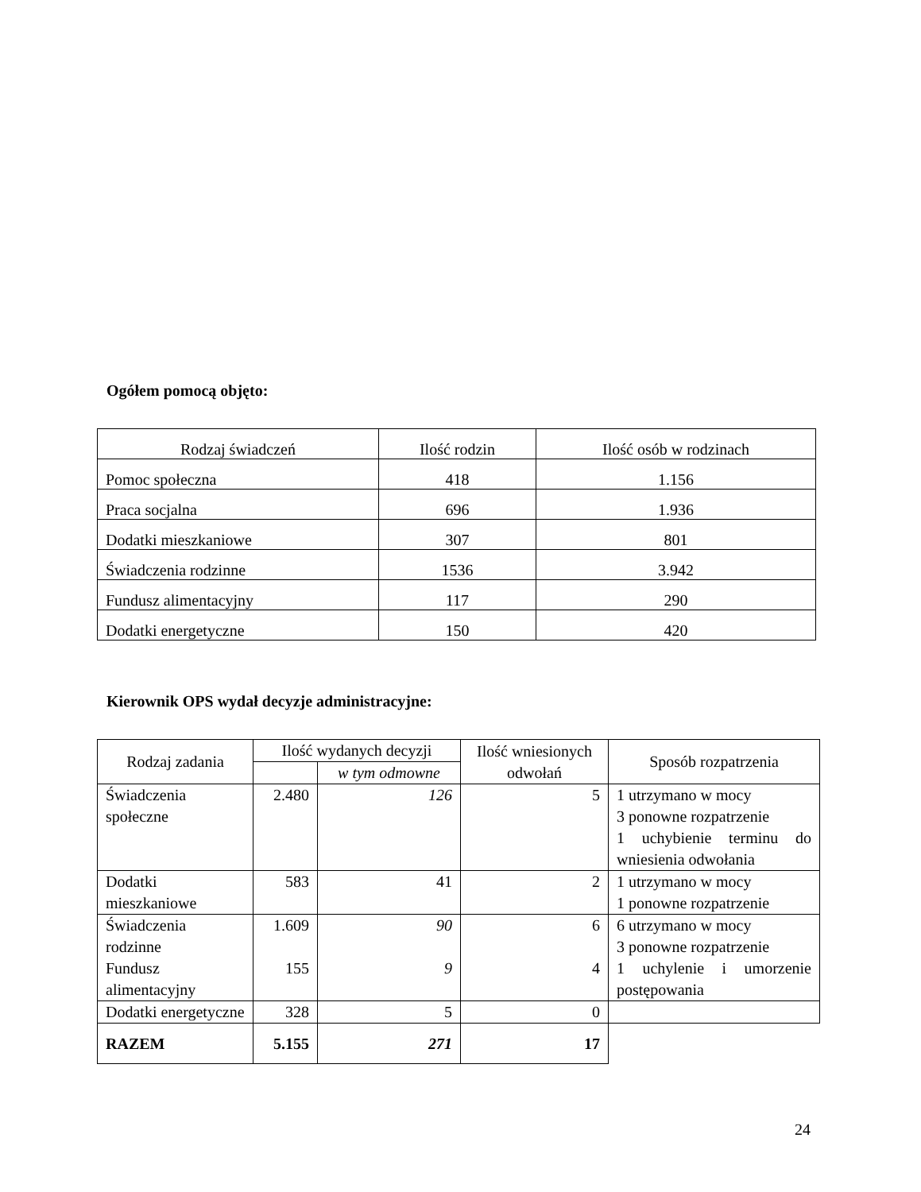Ogółem pomocą objęto:
| Rodzaj świadczeń | Ilość rodzin | Ilość osób w rodzinach |
| --- | --- | --- |
| Pomoc społeczna | 418 | 1.156 |
| Praca socjalna | 696 | 1.936 |
| Dodatki mieszkaniowe | 307 | 801 |
| Świadczenia rodzinne | 1536 | 3.942 |
| Fundusz alimentacyjny | 117 | 290 |
| Dodatki energetyczne | 150 | 420 |
Kierownik OPS wydał decyzje administracyjne:
| Rodzaj zadania | Ilość wydanych decyzji | | Ilość wniesionych odwołań | Sposób rozpatrzenia |
| --- | --- | --- | --- | --- |
| | | w tym odmowne | | |
| Świadczenia społeczne | 2.480 | 126 | 5 | 1 utrzymano w mocy 3 ponowne rozpatrzenie 1 uchybienie terminu do wniesienia odwołania |
| Dodatki mieszkaniowe | 583 | 41 | 2 | 1 utrzymano w mocy 1 ponowne rozpatrzenie |
| Świadczenia rodzinne Fundusz alimentacyjny | 1.609 155 | 90 9 | 6 4 | 6 utrzymano w mocy 3 ponowne rozpatrzenie 1 uchylenie i umorzenie postępowania |
| Dodatki energetyczne | 328 | 5 | 0 | |
| RAZEM | 5.155 | 271 | 17 | |
24